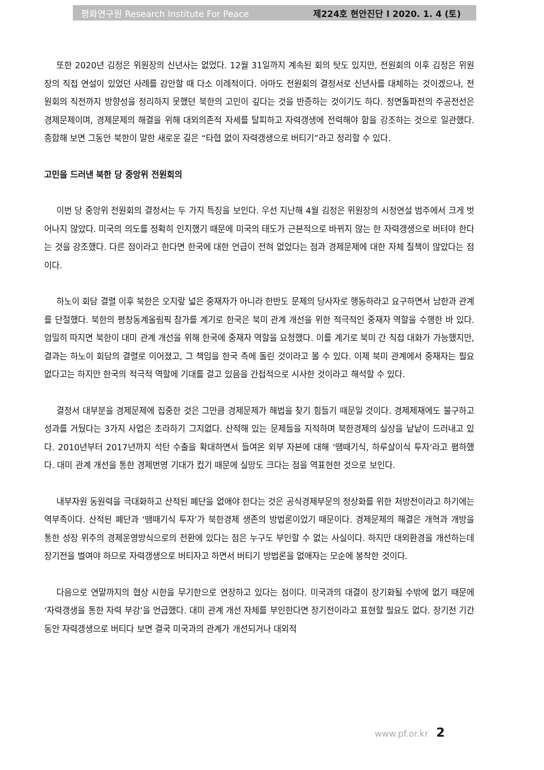평화연구원 Research Institute For Peace 제224호 현안진단 l 2020. 1. 4 (토)
또한 2020년 김정은 위원장의 신년사는 없었다. 12월 31일까지 계속된 회의 탓도 있지만, 전원회의 이후 김정은 위원장의 직접 연설이 있었던 사례를 감안할 때 다소 이례적이다. 아마도 전원회의 결정서로 신년사를 대체하는 것이겠으나, 전원회의 직전까지 방향성을 정리하지 못했던 북한의 고민이 깊다는 것을 반증하는 것이기도 하다. 정면돌파전의 주공전선은 경제문제이며, 경제문제의 해결을 위해 대외의존적 자세를 탈피하고 자력갱생에 전력해야 함을 강조하는 것으로 일관했다. 종합해 보면 그동안 북한이 말한 새로운 길은 “타협 없이 자력갱생으로 버티기”라고 정리할 수 있다.
고민을 드러낸 북한 당 중앙위 전원회의
이번 당 중앙위 전원회의 결정서는 두 가지 특징을 보인다. 우선 지난해 4월 김정은 위원장의 시정연설 범주에서 크게 벗어나지 않았다. 미국의 의도를 정확히 인지했기 때문에 미국의 태도가 근본적으로 바뀌지 않는 한 자력갱생으로 버텨야 한다는 것을 강조했다. 다른 점이라고 한다면 한국에 대한 언급이 전혀 없었다는 점과 경제문제에 대한 자체 질책이 많았다는 점이다.
하노이 회담 결렬 이후 북한은 오지랖 넓은 중재자가 아니라 한반도 문제의 당사자로 행동하라고 요구하면서 남한과 관계를 단절했다. 북한의 평창동계올림픽 참가를 계기로 한국은 북미 관계 개선을 위한 적극적인 중재자 역할을 수행한 바 있다. 엄밀히 따지면 북한이 대미 관계 개선을 위해 한국에 중재자 역할을 요청했다. 이를 계기로 북미 간 직접 대화가 가능했지만, 결과는 하노이 회담의 결렬로 이어졌고, 그 책임을 한국 측에 돌린 것이라고 볼 수 있다. 이제 북미 관계에서 중재자는 필요 없다고는 하지만 한국의 적극적 역할에 기대를 걸고 있음을 간접적으로 시사한 것이라고 해석할 수 있다.
결정서 대부분을 경제문제에 집중한 것은 그만큼 경제문제가 해법을 찾기 힘들기 때문일 것이다. 경제제재에도 불구하고 성과를 거뒀다는 3가지 사업은 초라하기 그지없다. 산적해 있는 문제들을 지적하며 북한경제의 실상을 낱낱이 드러내고 있다. 2010년부터 2017년까지 석탄 수출을 확대하면서 들여온 외부 자본에 대해 ‘땜때기식, 하루살이식 투자’라고 폄하했다. 대미 관계 개선을 통한 경제번영 기대가 컸기 때문에 실망도 크다는 점을 역표현한 것으로 보인다.
내부자원 동원력을 극대화하고 산적된 폐단을 없애야 한다는 것은 공식경제부문의 정상화를 위한 처방전이라고 하기에는 역부족이다. 산적된 폐단과 ‘땜때기식 투자’가 북한경제 생존의 방법론이었기 때문이다. 경제문제의 해결은 개혁과 개방을 통한 성장 위주의 경제운영방식으로의 전환에 있다는 점은 누구도 부인할 수 없는 사실이다. 하지만 대외환경을 개선하는데 장기전을 벌여야 하므로 자력갱생으로 버티자고 하면서 버티기 방법론을 없애자는 모순에 봉착한 것이다.
다음으로 연말까지의 협상 시한을 무기한으로 연장하고 있다는 점이다. 미국과의 대결이 장기화될 수밖에 없기 때문에 ‘자력갱생을 통한 자력 부강’을 언급했다. 대미 관계 개선 자체를 부인한다면 장기전이라고 표현할 필요도 없다. 장기전 기간 동안 자력갱생으로 버티다 보면 결국 미국과의 관계가 개선되거나 대외적
www.pf.or.kr 2